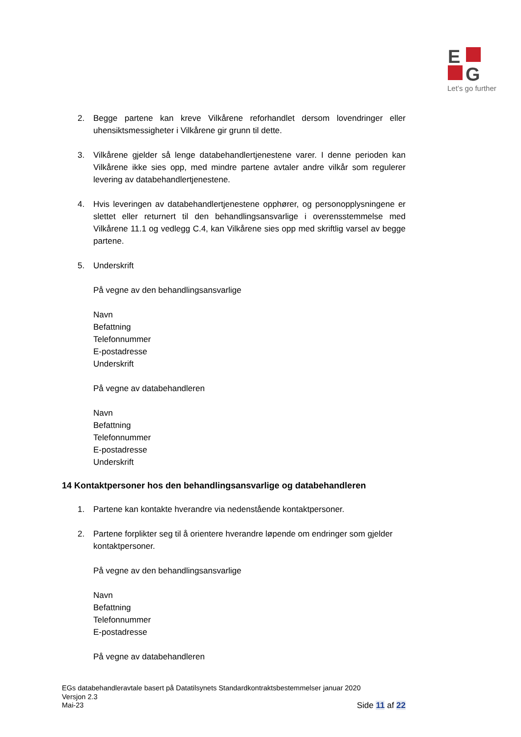E
G
Let’s go further
2. Begge partene kan kreve Vilkårene reforhandlet dersom lovendringer eller uhensiktsmessigheter i Vilkårene gir grunn til dette.
3. Vilkårene gjelder så lenge databehandlertjenestene varer. I denne perioden kan Vilkårene ikke sies opp, med mindre partene avtaler andre vilkår som regulerer levering av databehandlertjenestene.
4. Hvis leveringen av databehandlertjenestene opphører, og personopplysningene er slettet eller returnert til den behandlingsansvarlige i overensstemmelse med Vilkårene 11.1 og vedlegg C.4, kan Vilkårene sies opp med skriftlig varsel av begge partene.
5. Underskrift
På vegne av den behandlingsansvarlige
Navn
Befattning
Telefonnummer
E-postadresse
Underskrift
På vegne av databehandleren
Navn
Befattning
Telefonnummer
E-postadresse
Underskrift
14 Kontaktpersoner hos den behandlingsansvarlige og databehandleren
1. Partene kan kontakte hverandre via nedenstående kontaktpersoner.
2. Partene forplikter seg til å orientere hverandre løpende om endringer som gjelder kontaktpersoner.
På vegne av den behandlingsansvarlige
Navn
Befattning
Telefonnummer
E-postadresse
På vegne av databehandleren
EGs databehandleravtale basert på Datatilsynets Standardkontraktsbestemmelser januar 2020
Versjon 2.3
Mai-23
Side 11 af 22